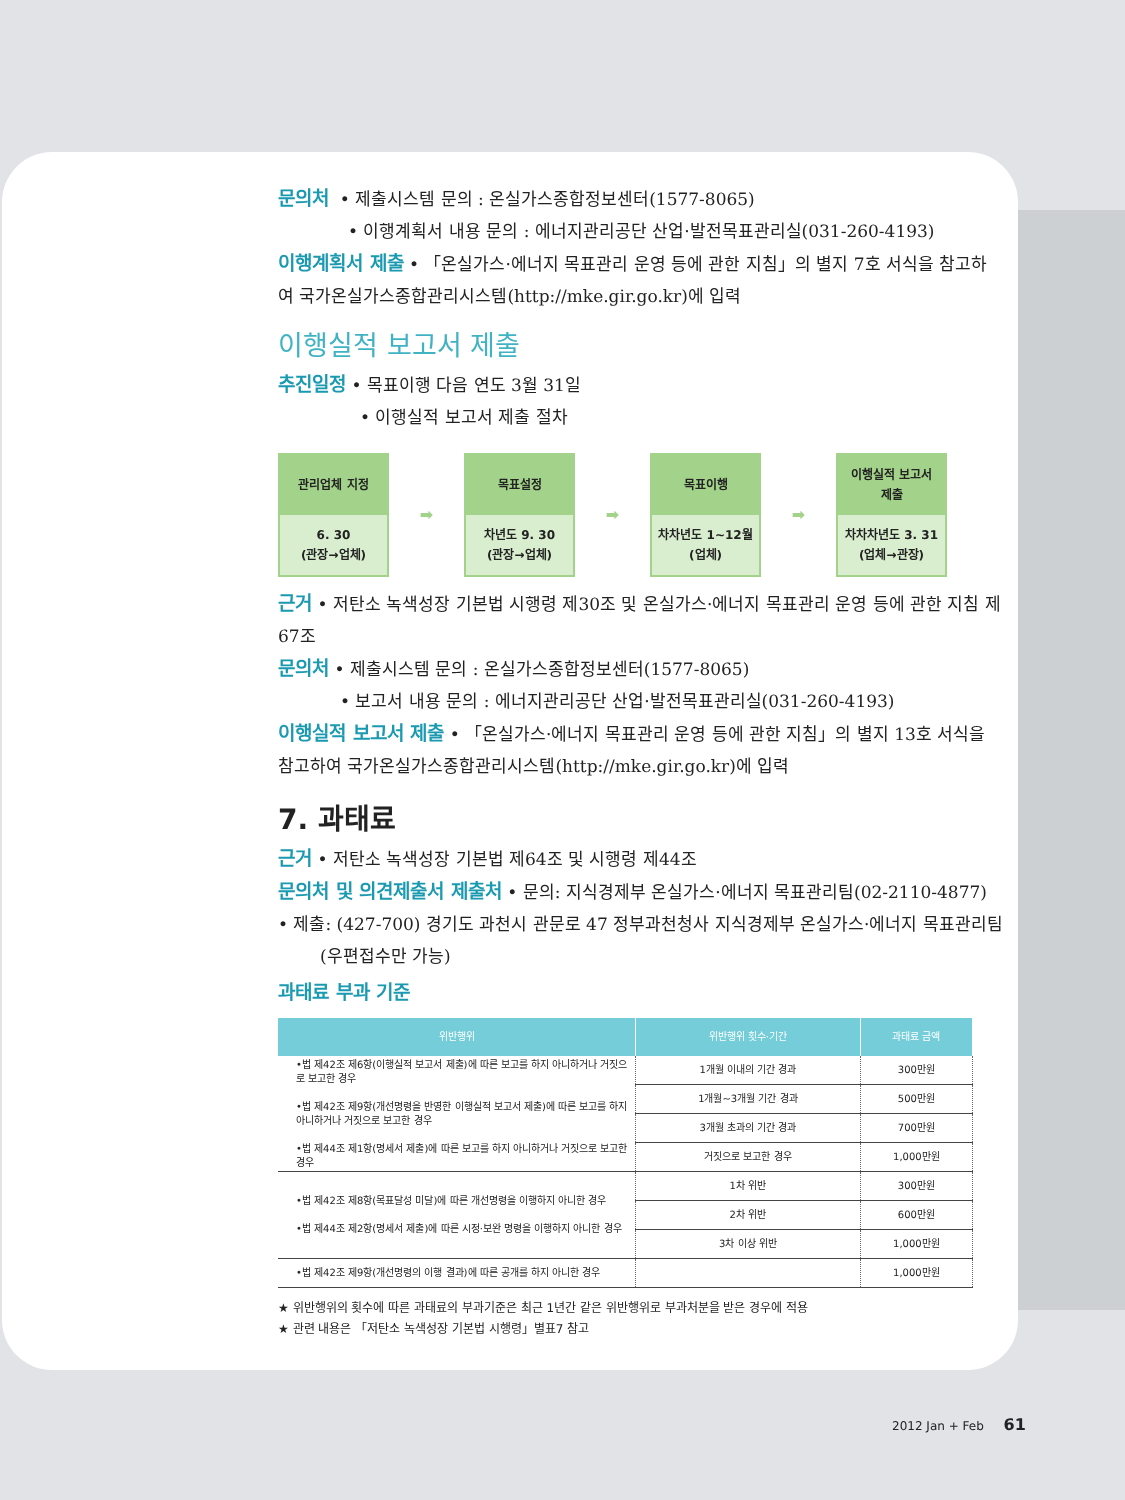문의처 • 제출시스템 문의 : 온실가스종합정보센터(1577-8065)
• 이행계획서 내용 문의 : 에너지관리공단 산업·발전목표관리실(031-260-4193)
이행계획서 제출 • 「온실가스·에너지 목표관리 운영 등에 관한 지침」의 별지 7호 서식을 참고하여 국가온실가스종합관리시스템(http://mke.gir.go.kr)에 입력
이행실적 보고서 제출
추진일정 • 목표이행 다음 연도 3월 31일
• 이행실적 보고서 제출 절차
관리업체 지정
6. 30
(관장→업체)
➡
목표설정
차년도 9. 30
(관장→업체)
➡
목표이행
차차년도 1~12월
(업체)
➡
이행실적 보고서
제출
차차차년도 3. 31
(업체→관장)
근거 • 저탄소 녹색성장 기본법 시행령 제30조 및 온실가스·에너지 목표관리 운영 등에 관한 지침 제67조
문의처 • 제출시스템 문의 : 온실가스종합정보센터(1577-8065)
• 보고서 내용 문의 : 에너지관리공단 산업·발전목표관리실(031-260-4193)
이행실적 보고서 제출 • 「온실가스·에너지 목표관리 운영 등에 관한 지침」의 별지 13호 서식을 참고하여 국가온실가스종합관리시스템(http://mke.gir.go.kr)에 입력
7. 과태료
근거 • 저탄소 녹색성장 기본법 제64조 및 시행령 제44조
문의처 및 의견제출서 제출처 • 문의: 지식경제부 온실가스·에너지 목표관리팀(02-2110-4877)
• 제출: (427-700) 경기도 과천시 관문로 47 정부과천청사 지식경제부 온실가스·에너지 목표관리팀
(우편접수만 가능)
과태료 부과 기준
| 위반행위 | 위반행위 횟수·기간 | 과태료 금액 |
| --- | --- | --- |
| •법 제42조 제6항(이행실적 보고서 제출)에 따른 보고를 하지 아니하거나 거짓으로 보고한 경우 •법 제42조 제9항(개선명령을 반영한 이행실적 보고서 제출)에 따른 보고를 하지 아니하거나 거짓으로 보고한 경우 •법 제44조 제1항(명세서 제출)에 따른 보고를 하지 아니하거나 거짓으로 보고한 경우 | 1개월 이내의 기간 경과 | 300만원 |
| | 1개월~3개월 기간 경과 | 500만원 |
| | 3개월 초과의 기간 경과 | 700만원 |
| | 거짓으로 보고한 경우 | 1,000만원 |
| •법 제42조 제8항(목표달성 미달)에 따른 개선명령을 이행하지 아니한 경우 •법 제44조 제2항(명세서 제출)에 따른 시정·보완 명령을 이행하지 아니한 경우 | 1차 위반 | 300만원 |
| | 2차 위반 | 600만원 |
| | 3차 이상 위반 | 1,000만원 |
| •법 제42조 제9항(개선명령의 이행 결과)에 따른 공개를 하지 아니한 경우 | | 1,000만원 |
★ 위반행위의 횟수에 따른 과태료의 부과기준은 최근 1년간 같은 위반행위로 부과처분을 받은 경우에 적용
★ 관련 내용은 「저탄소 녹색성장 기본법 시행령」별표7 참고
2012 Jan + Feb 61